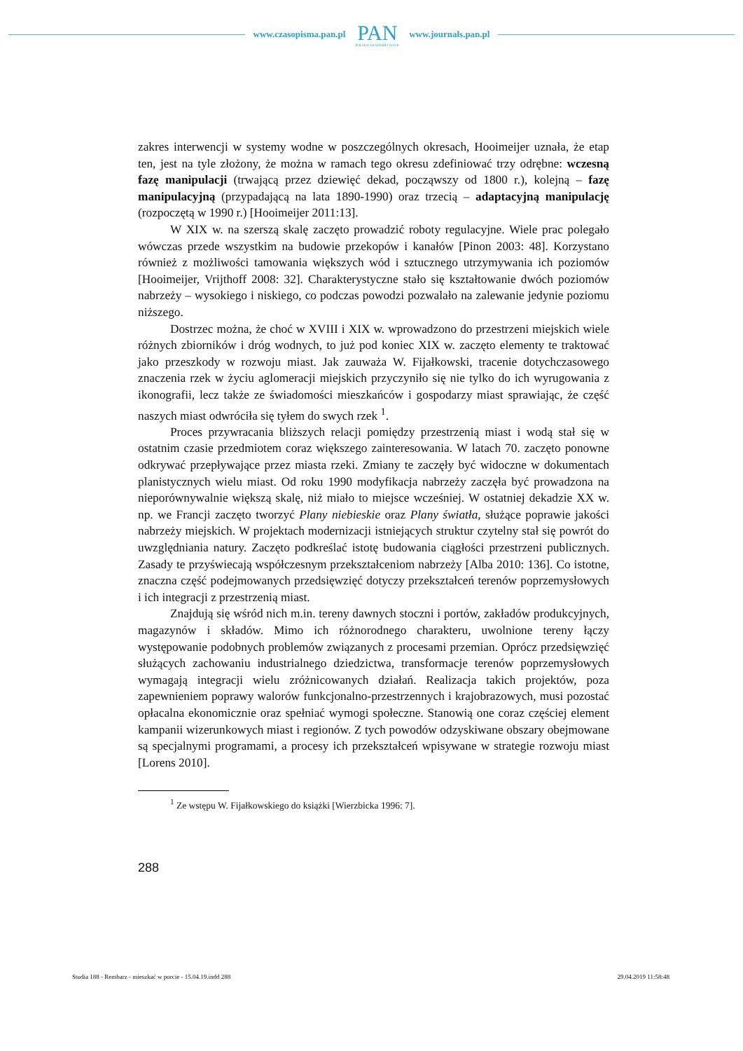www.czasopisma.pan.pl
PAN
POLSKA AKADEMIA NAUK
www.journals.pan.pl
zakres interwencji w systemy wodne w poszczególnych okresach, Hooimeijer uznała, że etap ten, jest na tyle złożony, że można w ramach tego okresu zdefiniować trzy odrębne: wczesną fazę manipulacji (trwającą przez dziewięć dekad, począwszy od 1800 r.), kolejną – fazę manipulacyjną (przypadającą na lata 1890-1990) oraz trzecią – adaptacyjną manipulację (rozpoczętą w 1990 r.) [Hooimeijer 2011:13].
W XIX w. na szerszą skalę zaczęto prowadzić roboty regulacyjne. Wiele prac polegało wówczas przede wszystkim na budowie przekopów i kanałów [Pinon 2003: 48]. Korzystano również z możliwości tamowania większych wód i sztucznego utrzymywania ich poziomów [Hooimeijer, Vrijthoff 2008: 32]. Charakterystyczne stało się kształtowanie dwóch poziomów nabrzeży – wysokiego i niskiego, co podczas powodzi pozwalało na zalewanie jedynie poziomu niższego.
Dostrzec można, że choć w XVIII i XIX w. wprowadzono do przestrzeni miejskich wiele różnych zbiorników i dróg wodnych, to już pod koniec XIX w. zaczęto elementy te traktować jako przeszkody w rozwoju miast. Jak zauważa W. Fijałkowski, tracenie dotychczasowego znaczenia rzek w życiu aglomeracji miejskich przyczyniło się nie tylko do ich wyrugowania z ikonografii, lecz także ze świadomości mieszkańców i gospodarzy miast sprawiając, że część naszych miast odwróciła się tyłem do swych rzek <sup>1</sup>.
Proces przywracania bliższych relacji pomiędzy przestrzenią miast i wodą stał się w ostatnim czasie przedmiotem coraz większego zainteresowania. W latach 70. zaczęto ponowne odkrywać przepływające przez miasta rzeki. Zmiany te zaczęły być widoczne w dokumentach planistycznych wielu miast. Od roku 1990 modyfikacja nabrzeży zaczęła być prowadzona na nieporównywalnie większą skalę, niż miało to miejsce wcześniej. W ostatniej dekadzie XX w. np. we Francji zaczęto tworzyć Plany niebieskie oraz Plany światła, służące poprawie jakości nabrzeży miejskich. W projektach modernizacji istniejących struktur czytelny stał się powrót do uwzględniania natury. Zaczęto podkreślać istotę budowania ciągłości przestrzeni publicznych. Zasady te przyświecają współczesnym przekształceniom nabrzeży [Alba 2010: 136]. Co istotne, znaczna część podejmowanych przedsięwzięć dotyczy przekształceń terenów poprzemysłowych i ich integracji z przestrzenią miast.
Znajdują się wśród nich m.in. tereny dawnych stoczni i portów, zakładów produkcyjnych, magazynów i składów. Mimo ich różnorodnego charakteru, uwolnione tereny łączy występowanie podobnych problemów związanych z procesami przemian. Oprócz przedsięwzięć służących zachowaniu industrialnego dziedzictwa, transformacje terenów poprzemysłowych wymagają integracji wielu zróżnicowanych działań. Realizacja takich projektów, poza zapewnieniem poprawy walorów funkcjonalno-przestrzennych i krajobrazowych, musi pozostać opłacalna ekonomicznie oraz spełniać wymogi społeczne. Stanowią one coraz częściej element kampanii wizerunkowych miast i regionów. Z tych powodów odzyskiwane obszary obejmowane są specjalnymi programami, a procesy ich przekształceń wpisywane w strategie rozwoju miast [Lorens 2010].
<sup>1</sup> Ze wstępu W. Fijałkowskiego do książki [Wierzbicka 1996: 7].
288
Studia 188 - Rembarz - mieszkać w porcie - 15.04.19.indd 288 29.04.2019 11:58:48